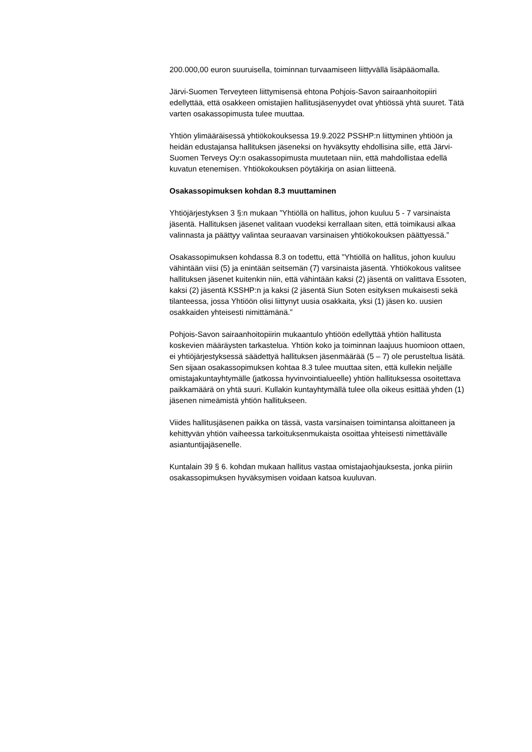200.000,00 euron suuruisella, toiminnan turvaamiseen liittyvällä lisäpääomalla.
Järvi-Suomen Terveyteen liittymisensä ehtona Pohjois-Savon sairaanhoitopiiri edellyttää, että osakkeen omistajien hallitusjäsenyydet ovat yhtiössä yhtä suuret. Tätä varten osakassopimusta tulee muuttaa.
Yhtiön ylimääräisessä yhtiökokouksessa 19.9.2022 PSSHP:n liittyminen yhtiöön ja heidän edustajansa hallituksen jäseneksi on hyväksytty ehdollisina sille, että Järvi-Suomen Terveys Oy:n osakassopimusta muutetaan niin, että mahdollistaa edellä kuvatun etenemisen. Yhtiökokouksen pöytäkirja on asian liitteenä.
Osakassopimuksen kohdan 8.3 muuttaminen
Yhtiöjärjestyksen 3 §:n mukaan ”Yhtiöllä on hallitus, johon kuuluu 5 - 7 varsinaista jäsentä. Hallituksen jäsenet valitaan vuodeksi kerrallaan siten, että toimikausi alkaa valinnasta ja päättyy valintaa seuraavan varsinaisen yhtiökokouksen päättyessä.”
Osakassopimuksen kohdassa 8.3 on todettu, että ”Yhtiöllä on hallitus, johon kuuluu vähintään viisi (5) ja enintään seitsemän (7) varsinaista jäsentä. Yhtiökokous valitsee hallituksen jäsenet kuitenkin niin, että vähintään kaksi (2) jäsentä on valittava Essoten, kaksi (2) jäsentä KSSHP:n ja kaksi (2 jäsentä Siun Soten esityksen mukaisesti sekä tilanteessa, jossa Yhtiöön olisi liittynyt uusia osakkaita, yksi (1) jäsen ko. uusien osakkaiden yhteisesti nimittämänä.”
Pohjois-Savon sairaanhoitopiirin mukaantulo yhtiöön edellyttää yhtiön hallitusta koskevien määräysten tarkastelua. Yhtiön koko ja toiminnan laajuus huomioon ottaen, ei yhtiöjärjestyksessä säädettyä hallituksen jäsenmäärää (5 – 7) ole perusteltua lisätä. Sen sijaan osakassopimuksen kohtaa 8.3 tulee muuttaa siten, että kullekin neljälle omistajakuntayhtymälle (jatkossa hyvinvointialueelle) yhtiön hallituksessa osoitettava paikkamäärä on yhtä suuri. Kullakin kuntayhtymällä tulee olla oikeus esittää yhden (1) jäsenen nimeämistä yhtiön hallitukseen.
Viides hallitusjäsenen paikka on tässä, vasta varsinaisen toimintansa aloittaneen ja kehittyvän yhtiön vaiheessa tarkoituksenmukaista osoittaa yhteisesti nimettävälle asiantuntijajäsenelle.
Kuntalain 39 § 6. kohdan mukaan hallitus vastaa omistajaohjauksesta, jonka piiriin osakassopimuksen hyväksymisen voidaan katsoa kuuluvan.